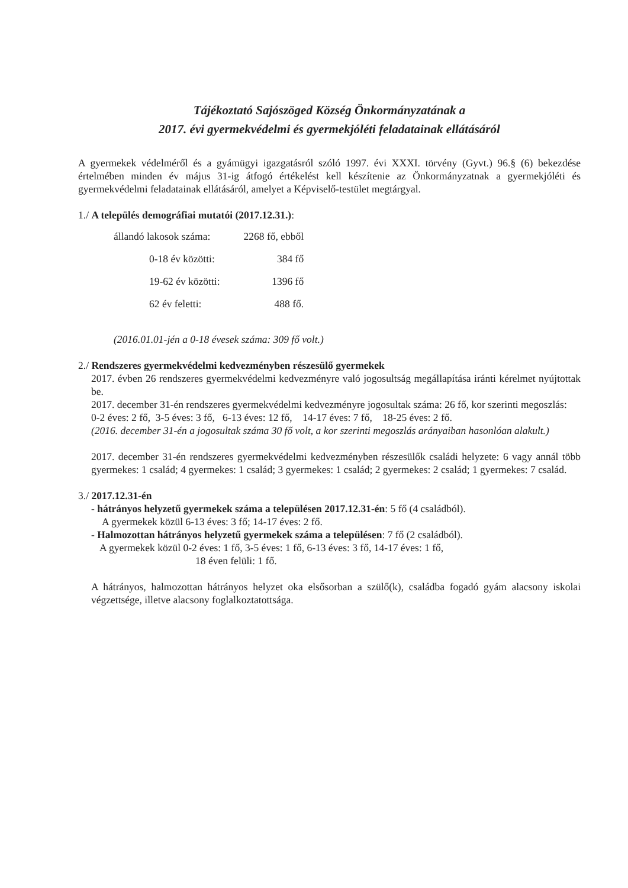Tájékoztató Sajószöged Község Önkormányzatának a
2017. évi gyermekvédelmi és gyermekjóléti feladatainak ellátásáról
A gyermekek védelméről és a gyámügyi igazgatásról szóló 1997. évi XXXI. törvény (Gyvt.) 96.§ (6) bekezdése értelmében minden év május 31-ig átfogó értékelést kell készítenie az Önkormányzatnak a gyermekjóléti és gyermekvédelmi feladatainak ellátásáról, amelyet a Képviselő-testület megtárgyal.
1./ A település demográfiai mutatói (2017.12.31.):
| állandó lakosok száma: | 2268 fő, ebből |
| 0-18 év közötti: | 384 fő |
| 19-62 év közötti: | 1396 fő |
| 62 év feletti: | 488 fő. |
(2016.01.01-jén a 0-18 évesek száma: 309 fő volt.)
2./ Rendszeres gyermekvédelmi kedvezményben részesülő gyermekek
2017. évben 26 rendszeres gyermekvédelmi kedvezményre való jogosultság megállapítása iránti kérelmet nyújtottak be.
2017. december 31-én rendszeres gyermekvédelmi kedvezményre jogosultak száma: 26 fő, kor szerinti megoszlás:
0-2 éves: 2 fő, 3-5 éves: 3 fő, 6-13 éves: 12 fő, 14-17 éves: 7 fő, 18-25 éves: 2 fő.
(2016. december 31-én a jogosultak száma 30 fő volt, a kor szerinti megoszlás arányaiban hasonlóan alakult.)
2017. december 31-én rendszeres gyermekvédelmi kedvezményben részesülők családi helyzete: 6 vagy annál több gyermekes: 1 család; 4 gyermekes: 1 család; 3 gyermekes: 1 család; 2 gyermekes: 2 család; 1 gyermekes: 7 család.
3./ 2017.12.31-én
- hátrányos helyzetű gyermekek száma a településen 2017.12.31-én: 5 fő (4 családból).
A gyermekek közül 6-13 éves: 3 fő; 14-17 éves: 2 fő.
- Halmozottan hátrányos helyzetű gyermekek száma a településen: 7 fő (2 családból).
A gyermekek közül 0-2 éves: 1 fő, 3-5 éves: 1 fő, 6-13 éves: 3 fő, 14-17 éves: 1 fő,
18 éven felüli: 1 fő.
A hátrányos, halmozottan hátrányos helyzet oka elsősorban a szülő(k), családba fogadó gyám alacsony iskolai végzettsége, illetve alacsony foglalkoztatottsága.